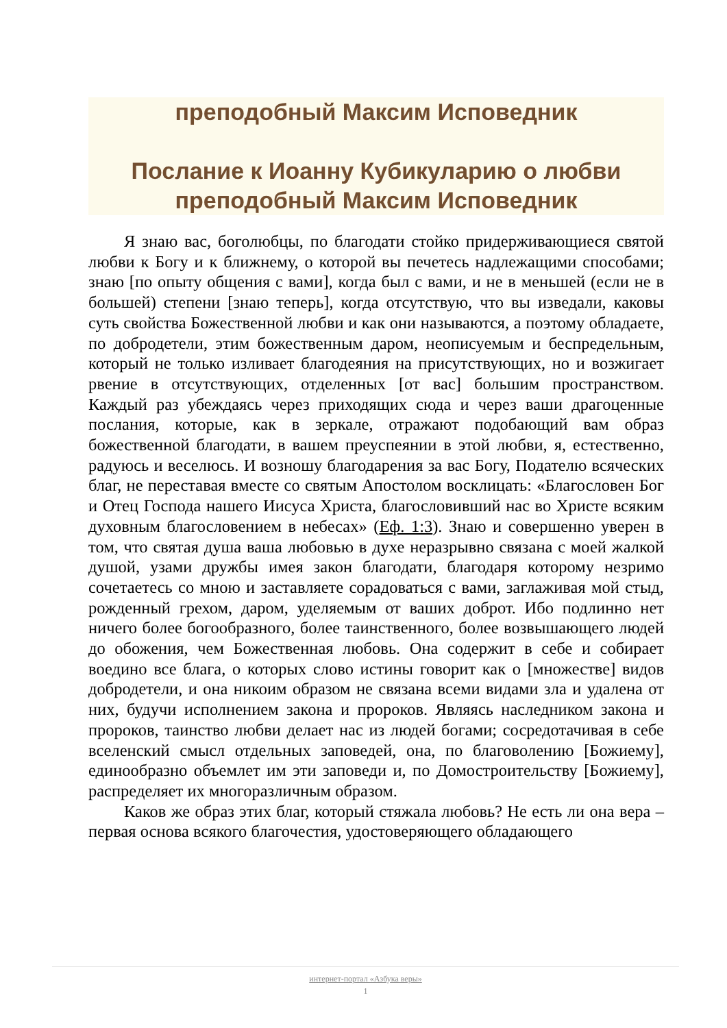преподобный Максим Исповедник
Послание к Иоанну Кубикуларию о любви
преподобный Максим Исповедник
Я знаю вас, боголюбцы, по благодати стойко придерживающиеся святой любви к Богу и к ближнему, о которой вы печетесь надлежащими способами; знаю [по опыту общения с вами], когда был с вами, и не в меньшей (если не в большей) степени [знаю теперь], когда отсутствую, что вы изведали, каковы суть свойства Божественной любви и как они называются, а поэтому обладаете, по добродетели, этим божественным даром, неописуемым и беспредельным, который не только изливает благодеяния на присутствующих, но и возжигает рвение в отсутствующих, отделенных [от вас] большим пространством. Каждый раз убеждаясь через приходящих сюда и через ваши драгоценные послания, которые, как в зеркале, отражают подобающий вам образ божественной благодати, в вашем преуспеянии в этой любви, я, естественно, радуюсь и веселюсь. И возношу благодарения за вас Богу, Подателю всяческих благ, не переставая вместе со святым Апостолом восклицать: «Благословен Бог и Отец Господа нашего Иисуса Христа, благословивший нас во Христе всяким духовным благословением в небесах» (Еф. 1:3). Знаю и совершенно уверен в том, что святая душа ваша любовью в духе неразрывно связана с моей жалкой душой, узами дружбы имея закон благодати, благодаря которому незримо сочетаетесь со мною и заставляете сорадоваться с вами, заглаживая мой стыд, рожденный грехом, даром, уделяемым от ваших доброт. Ибо подлинно нет ничего более богообразного, более таинственного, более возвышающего людей до обожения, чем Божественная любовь. Она содержит в себе и собирает воедино все блага, о которых слово истины говорит как о [множестве] видов добродетели, и она никоим образом не связана всеми видами зла и удалена от них, будучи исполнением закона и пророков. Являясь наследником закона и пророков, таинство любви делает нас из людей богами; сосредотачивая в себе вселенский смысл отдельных заповедей, она, по благоволению [Божиему], единообразно объемлет им эти заповеди и, по Домостроительству [Божиему], распределяет их многоразличным образом.
Каков же образ этих благ, который стяжала любовь? Не есть ли она вера – первая основа всякого благочестия, удостоверяющего обладающего
интернет-портал «Азбука веры»
1